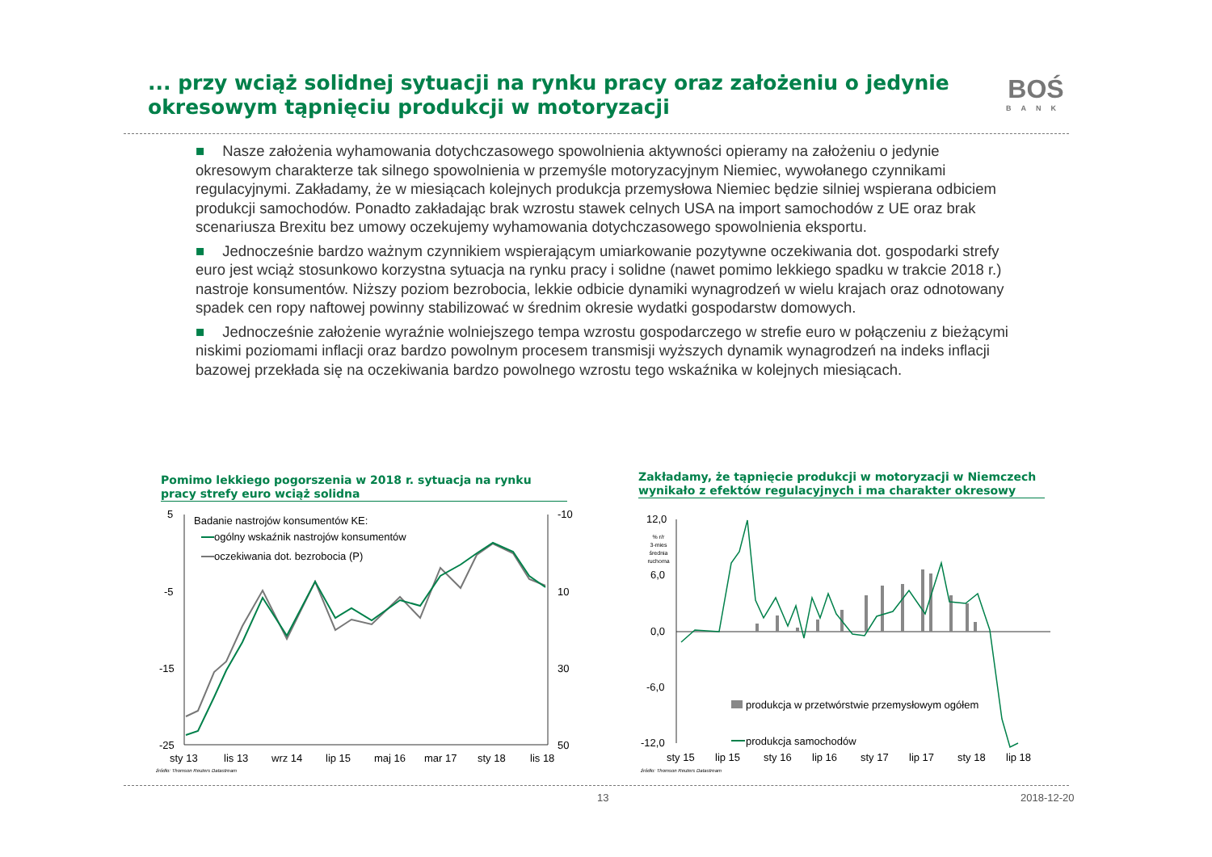... przy wciąż solidnej sytuacji na rynku pracy oraz założeniu o jedynie okresowym tąpnięciu produkcji w motoryzacji
BOŚ
BANK
■ Nasze założenia wyhamowania dotychczasowego spowolnienia aktywności opieramy na założeniu o jedynie okresowym charakterze tak silnego spowolnienia w przemyśle motoryzacyjnym Niemiec, wywołanego czynnikami regulacyjnymi. Zakładamy, że w miesiącach kolejnych produkcja przemysłowa Niemiec będzie silniej wspierana odbiciem produkcji samochodów. Ponadto zakładając brak wzrostu stawek celnych USA na import samochodów z UE oraz brak scenariusza Brexitu bez umowy oczekujemy wyhamowania dotychczasowego spowolnienia eksportu.
■ Jednocześnie bardzo ważnym czynnikiem wspierającym umiarkowanie pozytywne oczekiwania dot. gospodarki strefy euro jest wciąż stosunkowo korzystna sytuacja na rynku pracy i solidne (nawet pomimo lekkiego spadku w trakcie 2018 r.) nastroje konsumentów. Niższy poziom bezrobocia, lekkie odbicie dynamiki wynagrodzeń w wielu krajach oraz odnotowany spadek cen ropy naftowej powinny stabilizować w średnim okresie wydatki gospodarstw domowych.
■ Jednocześnie założenie wyraźnie wolniejszego tempa wzrostu gospodarczego w strefie euro w połączeniu z bieżącymi niskimi poziomami inflacji oraz bardzo powolnym procesem transmisji wyższych dynamik wynagrodzeń na indeks inflacji bazowej przekłada się na oczekiwania bardzo powolnego wzrostu tego wskaźnika w kolejnych miesiącach.
Pomimo lekkiego pogorszenia w 2018 r. sytuacja na rynku pracy strefy euro wciąż solidna
Zakładamy, że tąpnięcie produkcji w motoryzacji w Niemczech wynikało z efektów regulacyjnych i ma charakter okresowy
5
-5
-15
-25
-10
10
30
50
sty 13
lis 13
wrz 14
lip 15
maj 16
mar 17
sty 18
lis 18
źródło: Thomson Reuters Datastream
Badanie nastrojów konsumentów KE:
ogólny wskaźnik nastrojów konsumentów
oczekiwania dot. bezrobocia (P)
12,0
6,0
0,0
-6,0
-12,0
% r/r
3-mies
średnia
ruchoma
sty 15
lip 15
sty 16
lip 16
sty 17
lip 17
sty 18
lip 18
źródło: Thomson Reuters Datastream
produkcja w przetwórstwie przemysłowym ogółem
produkcja samochodów
13 2018-12-20